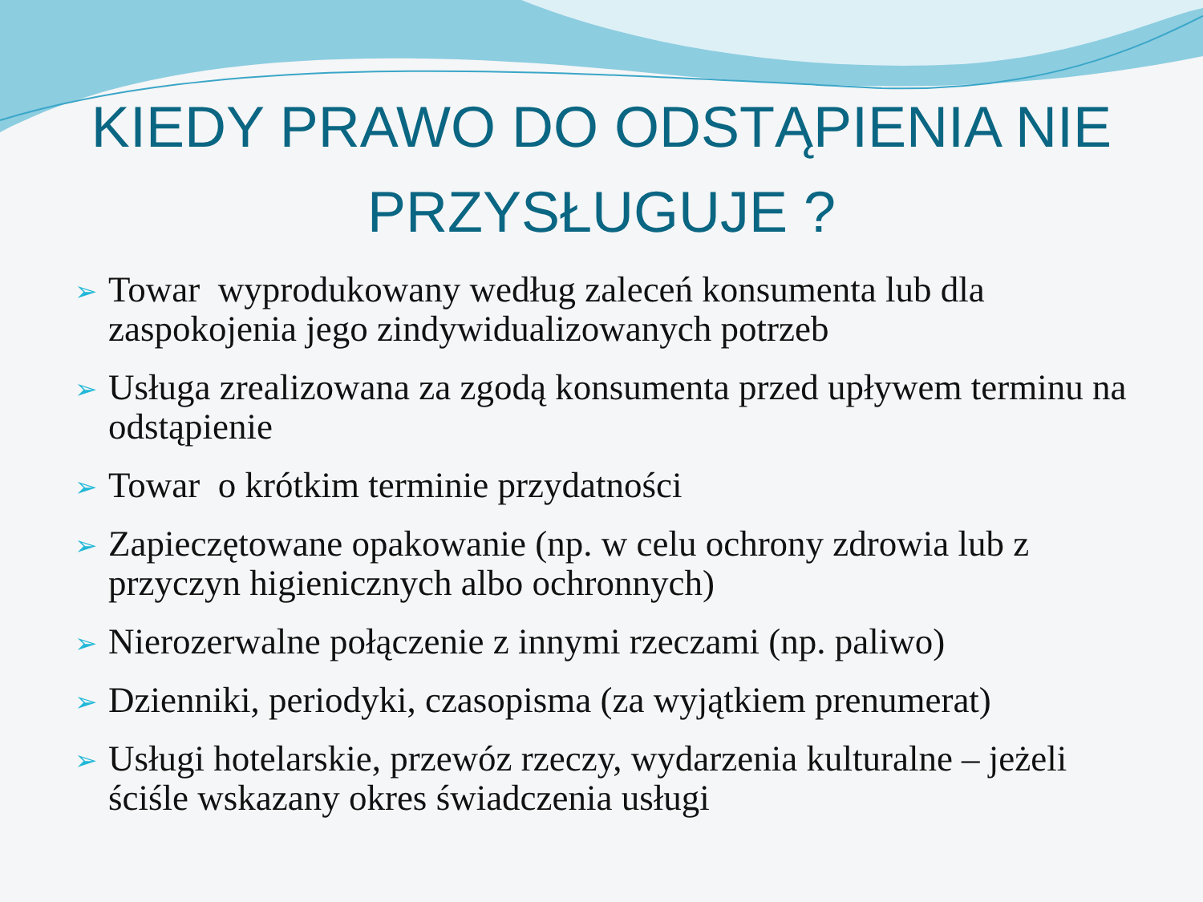KIEDY PRAWO DO ODSTĄPIENIA NIE
PRZYSŁUGUJE ?
➢ Towar wyprodukowany według zaleceń konsumenta lub dla zaspokojenia jego zindywidualizowanych potrzeb
➢ Usługa zrealizowana za zgodą konsumenta przed upływem terminu na odstąpienie
➢ Towar o krótkim terminie przydatności
➢ Zapieczętowane opakowanie (np. w celu ochrony zdrowia lub z przyczyn higienicznych albo ochronnych)
➢ Nierozerwalne połączenie z innymi rzeczami (np. paliwo)
➢ Dzienniki, periodyki, czasopisma (za wyjątkiem prenumerat)
➢ Usługi hotelarskie, przewóz rzeczy, wydarzenia kulturalne – jeżeli ściśle wskazany okres świadczenia usługi